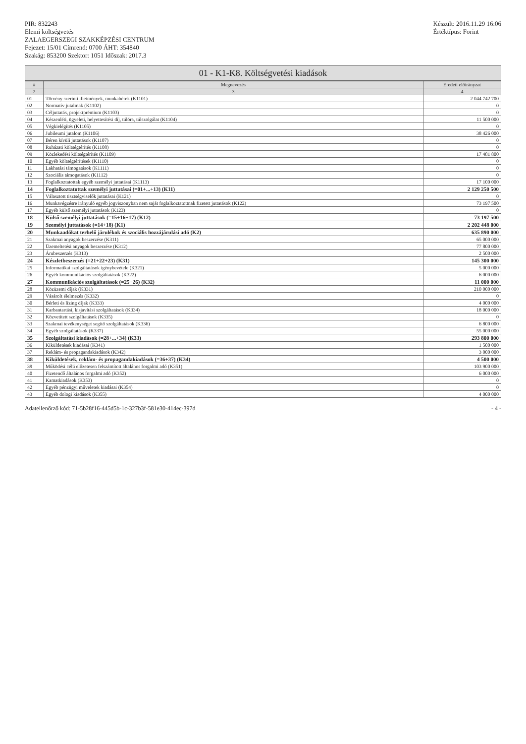PIR: 832243
Elemi költségvetés
ZALAEGERSZEGI SZAKKÉPZÉSI CENTRUM
Fejezet: 15/01 Címrend: 0700 ÁHT: 354840
Szakág: 853200 Szektor: 1051 Időszak: 2017.3
Készült: 2016.11.29 16:06
Értéktípus: Forint
01 - K1-K8. Költségvetési kiadások
| # | Megnevezés | Eredeti előirányzat |
| --- | --- | --- |
| 2 | 3 | 4 |
| 01 | Törvény szerinti illetmények, munkabérek (K1101) | 2 044 742 700 |
| 02 | Normatív jutalmak (K1102) | 0 |
| 03 | Céljuttatás, projektprémium (K1103) | 0 |
| 04 | Készenléti, ügyeleti, helyettesítési díj, túlóra, túlszolgálat (K1104) | 11 500 000 |
| 05 | Végkielégítés (K1105) | 0 |
| 06 | Jubileumi jutalom (K1106) | 38 426 000 |
| 07 | Béren kívüli juttatások (K1107) | 0 |
| 08 | Ruházati költségtérítés (K1108) | 0 |
| 09 | Közlekedési költségtérítés (K1109) | 17 481 800 |
| 10 | Egyéb költségtérítések (K1110) | 0 |
| 11 | Lakhatási támogatások (K1111) | 0 |
| 12 | Szociális támogatások (K1112) | 0 |
| 13 | Foglalkoztatottak egyéb személyi juttatásai (K1113) | 17 100 000 |
| 14 | Foglalkoztatottak személyi juttatásai (=01+...+13) (K11) | 2 129 250 500 |
| 15 | Választott tisztségviselők juttatásai (K121) | 0 |
| 16 | Munkavégzésre irányuló egyéb jogviszonyban nem saját foglalkoztatottnak fizetett juttatások (K122) | 73 197 500 |
| 17 | Egyéb külső személyi juttatások (K123) | 0 |
| 18 | Külső személyi juttatások (=15+16+17) (K12) | 73 197 500 |
| 19 | Személyi juttatások (=14+18) (K1) | 2 202 448 000 |
| 20 | Munkaadókat terhelő járulékok és szociális hozzájárulási adó (K2) | 635 890 000 |
| 21 | Szakmai anyagok beszerzése (K311) | 65 000 000 |
| 22 | Üzemeltetési anyagok beszerzése (K312) | 77 800 000 |
| 23 | Árubeszerzés (K313) | 2 500 000 |
| 24 | Készletbeszerzés (=21+22+23) (K31) | 145 300 000 |
| 25 | Informatikai szolgáltatások igénybevétele (K321) | 5 000 000 |
| 26 | Egyéb kommunikációs szolgáltatások (K322) | 6 000 000 |
| 27 | Kommunikációs szolgáltatások (=25+26) (K32) | 11 000 000 |
| 28 | Közüzemi díjak (K331) | 210 000 000 |
| 29 | Vásárolt élelmezés (K332) | 0 |
| 30 | Bérleti és lízing díjak (K333) | 4 000 000 |
| 31 | Karbantartási, kisjavítási szolgáltatások (K334) | 18 000 000 |
| 32 | Közvetített szolgáltatások (K335) | 0 |
| 33 | Szakmai tevékenységet segítő szolgáltatások (K336) | 6 800 000 |
| 34 | Egyéb szolgáltatások (K337) | 55 000 000 |
| 35 | Szolgáltatási kiadások (=28+...+34) (K33) | 293 800 000 |
| 36 | Kiküldetések kiadásai (K341) | 1 500 000 |
| 37 | Reklám- és propagandakiadások (K342) | 3 000 000 |
| 38 | Kiküldetések, reklám- és propagandakiadások (=36+37) (K34) | 4 500 000 |
| 39 | Működési célú előzetesen felszámított általános forgalmi adó (K351) | 103 900 000 |
| 40 | Fizetendő általános forgalmi adó (K352) | 6 000 000 |
| 41 | Kamatkiadások (K353) | 0 |
| 42 | Egyéb pénzügyi műveletek kiadásai (K354) | 0 |
| 43 | Egyéb dologi kiadások (K355) | 4 000 000 |
Adatellenőrző kód: 71-5b28f16-445d5b-1c-327b3f-581e30-414ec-397d - 4 -